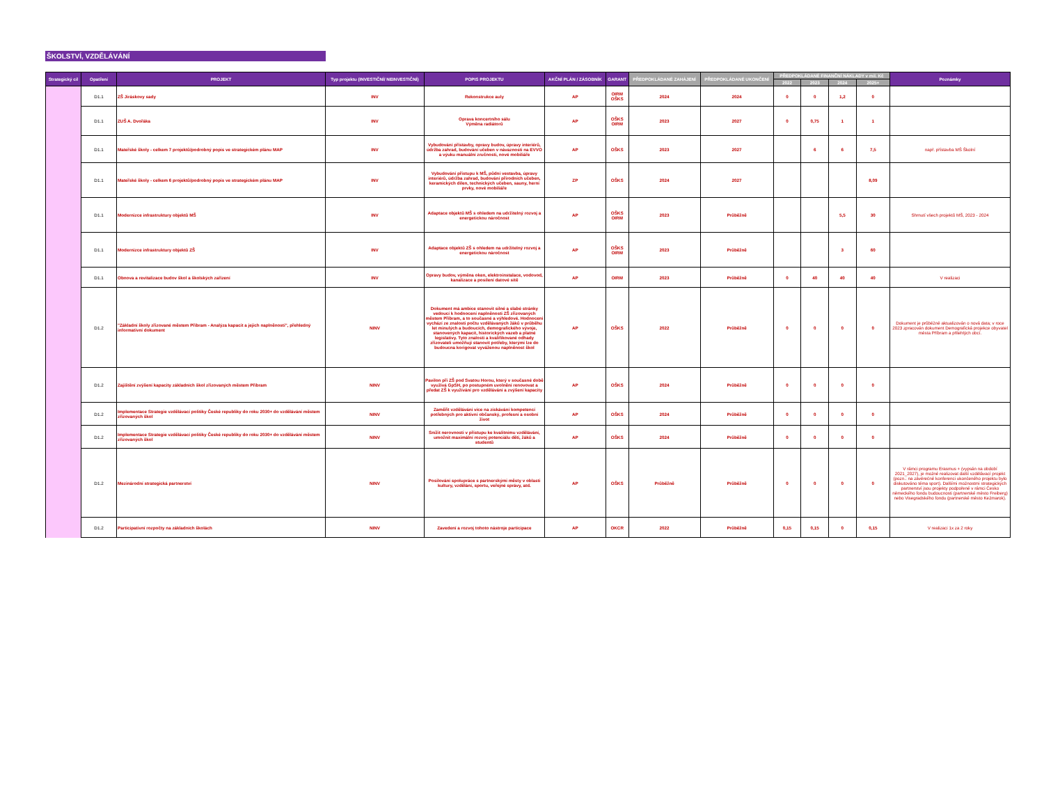ŠKOLSTVÍ, VZDĚLÁVÁNÍ
| Strategický cíl | Opatření | PROJEKT | Typ projektu (INVESTIČNÍ/ NEINVESTIČNÍ) | POPIS PROJEKTU | AKČNÍ PLÁN / ZÁSOBNÍK | GARANT | PŘEDPOKLÁDANÉ ZAHÁJENÍ | PŘEDPOKLÁDANÉ UKONČENÍ | PŘEDPOKLÁDANÉ FINANČNÍ NÁKLADY v mil. Kč | | | | Poznámky |
| --- | --- | --- | --- | --- | --- | --- | --- | --- | --- | --- | --- | --- | --- |
| | | | | | | | | | 2022 | 2023 | 2024 | 2025+ | |
| | D1.1 | ZŠ Jiráskovy sady | INV | Rekonstrukce auly | AP | OIRM OŠKS | 2024 | 2024 | 0 | 0 | 1,2 | 0 | |
| | D1.1 | ZUŠ A. Dvořáka | INV | Oprava koncertního sálu Výměna radiátorů | AP | OŠKS OIRM | 2023 | 2027 | 0 | 0,75 | 1 | 1 | |
| | D1.1 | Mateřské školy - celkem 7 projektů/podrobný popis ve strategickém plánu MAP | INV | Vybudování přístavby, opravy budov, úpravy interiérů, údržba zahrad, budování učeben v návaznosti na EVVO a výuku manuální zručnosti, nové mobiliáře | AP | OŠKS | 2023 | 2027 | | 6 | 6 | 7,5 | např. přístavba MŠ Školní |
| | D1.1 | Mateřské školy - celkem 6 projektů/podrobný popis ve strategickém plánu MAP | INV | Vybudování přístupu k MŠ, půdní vestavba, úpravy interiérů, údržba zahrad, budování přírodních učeben, keramických dílen, technických učeben, sauny, herní prvky, nové mobiliáře | ZP | OŠKS | 2024 | 2027 | | | | 8,09 | |
| | D1.1 | Modernizce infrastruktury objektů MŠ | INV | Adaptace objektů MŠ s ohledem na udržitelný rozvoj a energetickou náročnost | AP | OŠKS OIRM | 2023 | Průběžně | | | 5,5 | 30 | Shrnutí všech projektů MŠ, 2023 - 2024 |
| | D1.1 | Modernizce infrastruktury objektů ZŠ | INV | Adaptace objektů ZŠ s ohledem na udržitelný rozvoj a energetickou náročnost | AP | OŠKS OIRM | 2023 | Průběžně | | | 3 | 60 | |
| | D1.1 | Obnova a revitalizace budov škol a školských zařízení | INV | Opravy budov, výměna oken, elektroinstalace, vodovod, kanalizace a posílení datové sítě | AP | OIRM | 2023 | Průběžně | 0 | 40 | 40 | 40 | V realizaci |
| | D1.2 | "Základní školy zřizované městem Příbram - Analýza kapacit a jejich naplněnosti", přehledný informativní dokument | NINV | Dokument má ambice stanovit silné a slabé stránky vedoucí k hodnocení naplněnosti ZŠ zřizovaných městem Příbram, a to současné a výhledové. Hodnocení vychází ze znalosti počtu vzdělávaných žáků v průběhu let minulých a budoucích, demografického vývoje, stanovených kapacit, historických vazeb a platné legislativy. Tyto znalosti a kvalifikované odhady zřizovateli umožňují stanovit potřeby, kterými lze do budoucna korigovat vyváženou naplněnost škol | AP | OŠKS | 2022 | Průběžně | 0 | 0 | 0 | 0 | Dokument je průběžně aktualizován o nová data; v roce 2023 zpracován dokument Demografická projekce obyvatel města Příbram a přilehlých obcí. |
| | D1.2 | Zajištění zvýšení kapacity základních škol zřizovaných městem Příbram | NINV | Pavilon při ZŠ pod Svatou Horou, který v současné době využívá GpSH, po postupném uvolnění renovovat a předat ZŠ k využívání pro vzdělávání a zvýšení kapacity | AP | OŠKS | 2024 | Průběžně | 0 | 0 | 0 | 0 | |
| | D1.2 | Implementace Strategie vzdělávací politiky České republiky do roku 2030+ do vzdělávání městem zřizovaných škol | NINV | Zaměřit vzdělávání více na získávání kompetencí potřebných pro aktivní občanský, profesní a osobní život | AP | OŠKS | 2024 | Průběžně | 0 | 0 | 0 | 0 | |
| | D1.2 | Implementace Strategie vzdělávací politiky České republiky do roku 2030+ do vzdělávání městem zřizovaných škol | NINV | Snížit nerovnosti v přístupu ke kvalitnímu vzdělávání, umožnit maximální rozvoj potenciálu dětí, žáků a studentů | AP | OŠKS | 2024 | Průběžně | 0 | 0 | 0 | 0 | |
| | D1.2 | Mezinárodní strategická partnerství | NINV | Posilování spolupráce s partnerskými městy v oblasti kultury, vzdělání, sportu, veřejné správy, atd. | AP | OŠKS | Průběžně | Průběžně | 0 | 0 | 0 | 0 | V rámci programu Erasmus + (vypsán na období 2021_2027), je možné realizovat další vzdělávací projekt (pozn.: na závěrečné konferenci ukončeného projektu bylo diskutováno téma sport). Dalšími možnostmi strategických partnerství jsou projekty podpořené v rámci Česko německého fondu budoucnosti (partnerské město Freiberg) nebo Visegradského fondu (partnerské město Kežmarok). |
| | D1.2 | Participativní rozpočty na základních školách | NINV | Zavedení a rozvoj tohoto nástroje participace | AP | OKCR | 2022 | Průběžně | 0,15 | 0,15 | 0 | 0,15 | V realizaci 1x za 2 roky |